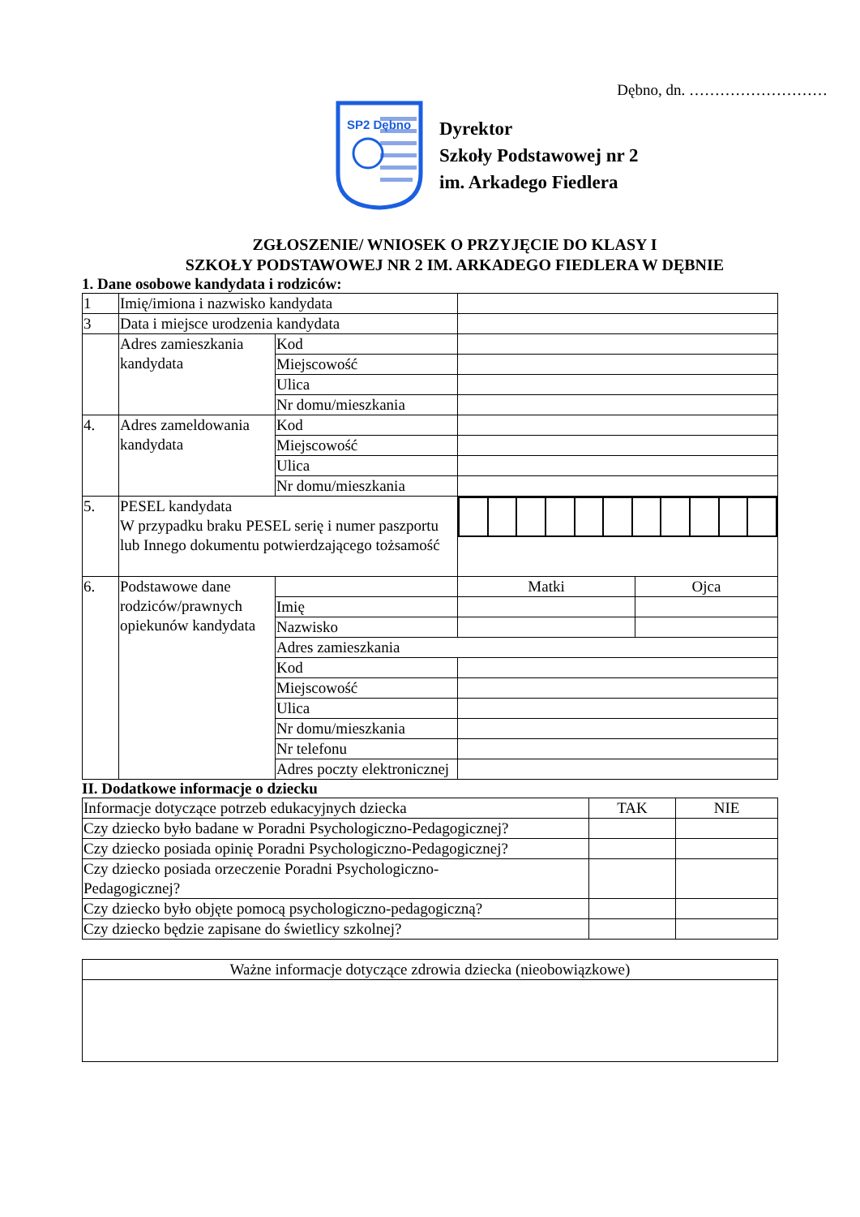Dębno, dn. ………………………
SP2 Dębno
Dyrektor
Szkoły Podstawowej nr 2
im. Arkadego Fiedlera
ZGŁOSZENIE/ WNIOSEK O PRZYJĘCIE DO KLASY I
SZKOŁY PODSTAWOWEJ NR 2 IM. ARKADEGO FIEDLERA W DĘBNIE
1. Dane osobowe kandydata i rodziców:
| 1 | Imię/imiona i nazwisko kandydata | | | |
| 3 | Data i miejsce urodzenia kandydata | | | |
| | Adres zamieszkania kandydata | Kod | | |
| | | Miejscowość | | |
| | | Ulica | | |
| | | Nr domu/mieszkania | | |
| 4. | Adres zameldowania kandydata | Kod | | |
| | | Miejscowość | | |
| | | Ulica | | |
| | | Nr domu/mieszkania | | |
| 5. | PESEL kandydata W przypadku braku PESEL serię i numer paszportu lub Innego dokumentu potwierdzającego tożsamość | | | |
| 6. | Podstawowe dane rodziców/prawnych opiekunów kandydata | | Matki | Ojca |
| | | Imię | | |
| | | Nazwisko | | |
| | | Adres zamieszkania | | |
| | | Kod | | |
| | | Miejscowość | | |
| | | Ulica | | |
| | | Nr domu/mieszkania | | |
| | | Nr telefonu | | |
| | | Adres poczty elektronicznej | | |
II. Dodatkowe informacje o dziecku
| Informacje dotyczące potrzeb edukacyjnych dziecka | TAK | NIE |
| Czy dziecko było badane w Poradni Psychologiczno-Pedagogicznej? | | |
| Czy dziecko posiada opinię Poradni Psychologiczno-Pedagogicznej? | | |
| Czy dziecko posiada orzeczenie Poradni Psychologiczno- Pedagogicznej? | | |
| Czy dziecko było objęte pomocą psychologiczno-pedagogiczną? | | |
| Czy dziecko będzie zapisane do świetlicy szkolnej? | | |
| Ważne informacje dotyczące zdrowia dziecka (nieobowiązkowe) |